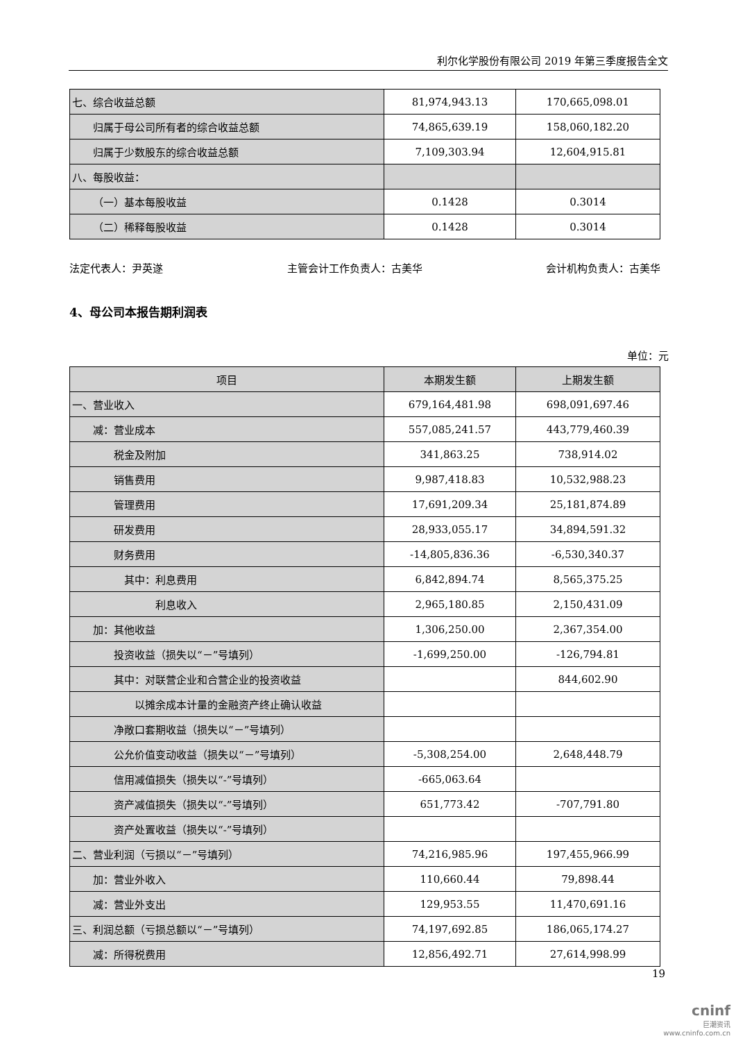利尔化学股份有限公司 2019 年第三季度报告全文
| 七、综合收益总额 | 81,974,943.13 | 170,665,098.01 |
| 归属于母公司所有者的综合收益总额 | 74,865,639.19 | 158,060,182.20 |
| 归属于少数股东的综合收益总额 | 7,109,303.94 | 12,604,915.81 |
| 八、每股收益： | | |
| （一）基本每股收益 | 0.1428 | 0.3014 |
| （二）稀释每股收益 | 0.1428 | 0.3014 |
法定代表人：尹英遂 主管会计工作负责人：古美华 会计机构负责人：古美华
4、母公司本报告期利润表
单位：元
| 项目 | 本期发生额 | 上期发生额 |
| --- | --- | --- |
| 一、营业收入 | 679,164,481.98 | 698,091,697.46 |
| 减：营业成本 | 557,085,241.57 | 443,779,460.39 |
| 税金及附加 | 341,863.25 | 738,914.02 |
| 销售费用 | 9,987,418.83 | 10,532,988.23 |
| 管理费用 | 17,691,209.34 | 25,181,874.89 |
| 研发费用 | 28,933,055.17 | 34,894,591.32 |
| 财务费用 | -14,805,836.36 | -6,530,340.37 |
| 其中：利息费用 | 6,842,894.74 | 8,565,375.25 |
| 利息收入 | 2,965,180.85 | 2,150,431.09 |
| 加：其他收益 | 1,306,250.00 | 2,367,354.00 |
| 投资收益（损失以“－”号填列） | -1,699,250.00 | -126,794.81 |
| 其中：对联营企业和合营企业的投资收益 | | 844,602.90 |
| 以摊余成本计量的金融资产终止确认收益 | | |
| 净敞口套期收益（损失以“－”号填列） | | |
| 公允价值变动收益（损失以“－”号填列） | -5,308,254.00 | 2,648,448.79 |
| 信用减值损失（损失以“-”号填列） | -665,063.64 | |
| 资产减值损失（损失以“-”号填列） | 651,773.42 | -707,791.80 |
| 资产处置收益（损失以“-”号填列） | | |
| 二、营业利润（亏损以“－”号填列） | 74,216,985.96 | 197,455,966.99 |
| 加：营业外收入 | 110,660.44 | 79,898.44 |
| 减：营业外支出 | 129,953.55 | 11,470,691.16 |
| 三、利润总额（亏损总额以“－”号填列） | 74,197,692.85 | 186,065,174.27 |
| 减：所得税费用 | 12,856,492.71 | 27,614,998.99 |
19
cninf
巨潮资讯
www.cninfo.com.cn